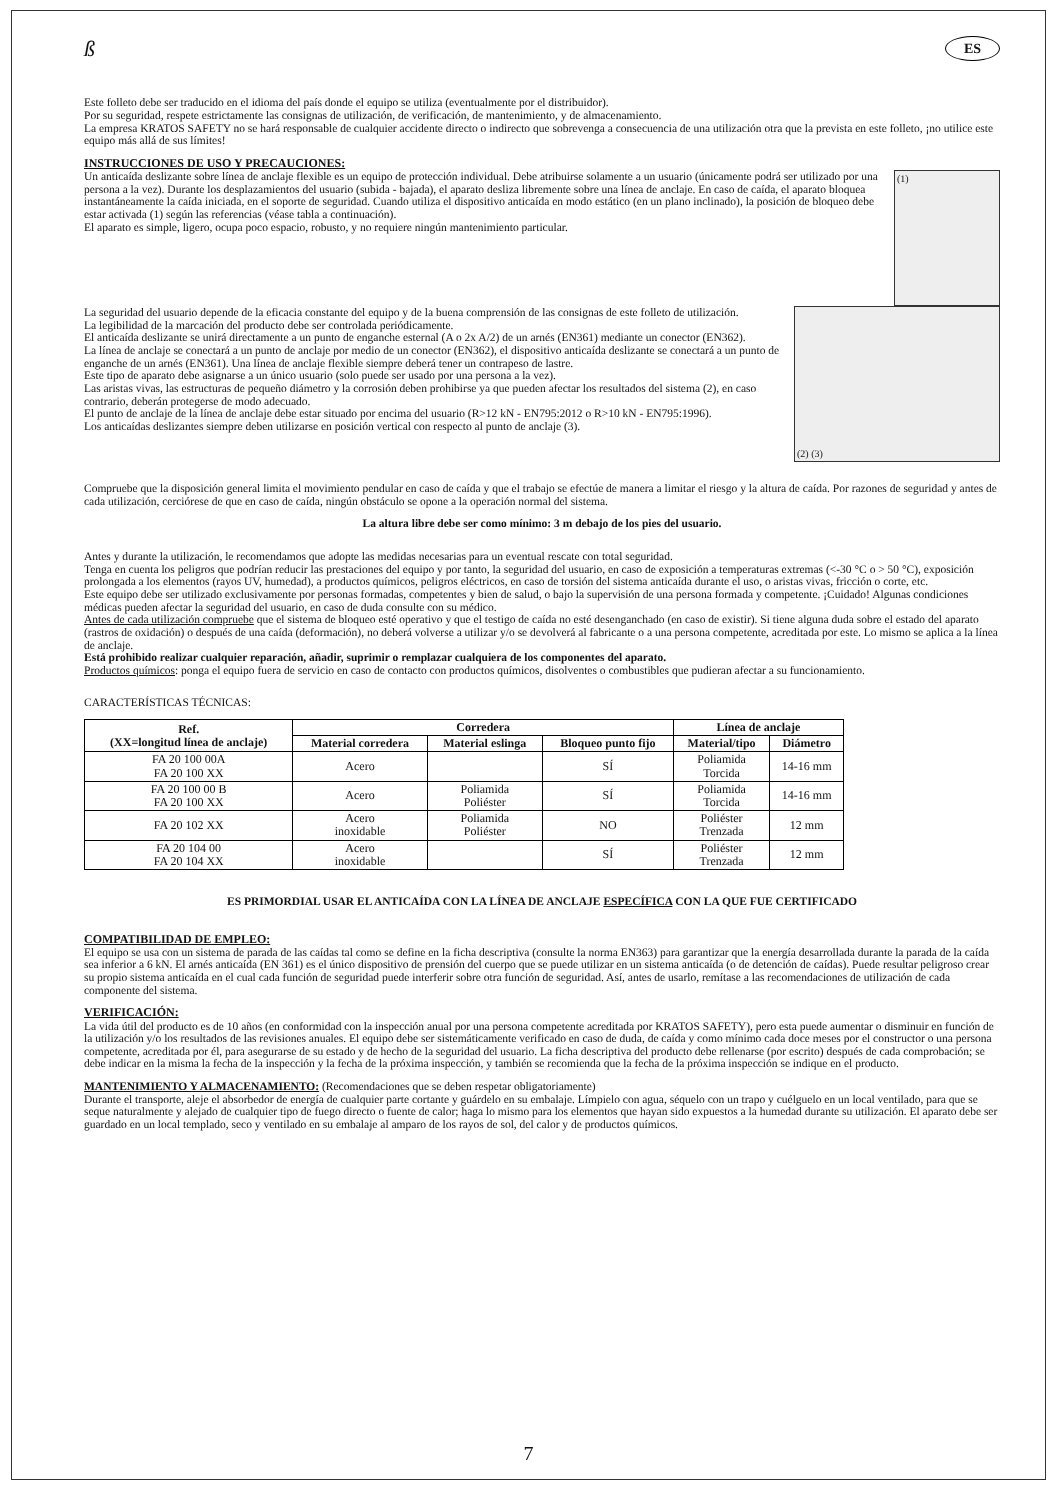ß ES
Este folleto debe ser traducido en el idioma del país donde el equipo se utiliza (eventualmente por el distribuidor).
Por su seguridad, respete estrictamente las consignas de utilización, de verificación, de mantenimiento, y de almacenamiento.
La empresa KRATOS SAFETY no se hará responsable de cualquier accidente directo o indirecto que sobrevenga a consecuencia de una utilización otra que la prevista en este folleto, ¡no utilice este equipo más allá de sus límites!
INSTRUCCIONES DE USO Y PRECAUCIONES:
Un anticaída deslizante sobre línea de anclaje flexible es un equipo de protección individual. Debe atribuirse solamente a un usuario (únicamente podrá ser utilizado por una persona a la vez). Durante los desplazamientos del usuario (subida - bajada), el aparato desliza libremente sobre una línea de anclaje. En caso de caída, el aparato bloquea instantáneamente la caída iniciada, en el soporte de seguridad. Cuando utiliza el dispositivo anticaída en modo estático (en un plano inclinado), la posición de bloqueo debe estar activada (1) según las referencias (véase tabla a continuación).
El aparato es simple, ligero, ocupa poco espacio, robusto, y no requiere ningún mantenimiento particular.
(1)
La seguridad del usuario depende de la eficacia constante del equipo y de la buena comprensión de las consignas de este folleto de utilización.
La legibilidad de la marcación del producto debe ser controlada periódicamente.
El anticaída deslizante se unirá directamente a un punto de enganche esternal (A o 2x A/2) de un arnés (EN361) mediante un conector (EN362).
La línea de anclaje se conectará a un punto de anclaje por medio de un conector (EN362), el dispositivo anticaída deslizante se conectará a un punto de enganche de un arnés (EN361). Una línea de anclaje flexible siempre deberá tener un contrapeso de lastre.
Este tipo de aparato debe asignarse a un único usuario (solo puede ser usado por una persona a la vez).
Las aristas vivas, las estructuras de pequeño diámetro y la corrosión deben prohibirse ya que pueden afectar los resultados del sistema (2), en caso contrario, deberán protegerse de modo adecuado.
El punto de anclaje de la línea de anclaje debe estar situado por encima del usuario (R>12 kN - EN795:2012 o R>10 kN - EN795:1996).
Los anticaídas deslizantes siempre deben utilizarse en posición vertical con respecto al punto de anclaje (3).
(2) (3)
Compruebe que la disposición general limita el movimiento pendular en caso de caída y que el trabajo se efectúe de manera a limitar el riesgo y la altura de caída. Por razones de seguridad y antes de cada utilización, cerciórese de que en caso de caída, ningún obstáculo se opone a la operación normal del sistema.
La altura libre debe ser como mínimo: 3 m debajo de los pies del usuario.
Antes y durante la utilización, le recomendamos que adopte las medidas necesarias para un eventual rescate con total seguridad.
Tenga en cuenta los peligros que podrían reducir las prestaciones del equipo y por tanto, la seguridad del usuario, en caso de exposición a temperaturas extremas (<-30 °C o > 50 °C), exposición prolongada a los elementos (rayos UV, humedad), a productos químicos, peligros eléctricos, en caso de torsión del sistema anticaída durante el uso, o aristas vivas, fricción o corte, etc.
Este equipo debe ser utilizado exclusivamente por personas formadas, competentes y bien de salud, o bajo la supervisión de una persona formada y competente. ¡Cuidado! Algunas condiciones médicas pueden afectar la seguridad del usuario, en caso de duda consulte con su médico.
Antes de cada utilización compruebe que el sistema de bloqueo esté operativo y que el testigo de caída no esté desenganchado (en caso de existir). Si tiene alguna duda sobre el estado del aparato (rastros de oxidación) o después de una caída (deformación), no deberá volverse a utilizar y/o se devolverá al fabricante o a una persona competente, acreditada por este. Lo mismo se aplica a la línea de anclaje.
Está prohibido realizar cualquier reparación, añadir, suprimir o remplazar cualquiera de los componentes del aparato.
Productos químicos: ponga el equipo fuera de servicio en caso de contacto con productos químicos, disolventes o combustibles que pudieran afectar a su funcionamiento.
CARACTERÍSTICAS TÉCNICAS:
| Ref. (XX=longitud línea de anclaje) | Corredera | | | Línea de anclaje | |
| --- | --- | --- | --- | --- | --- |
| | Material corredera | Material eslinga | Bloqueo punto fijo | Material/tipo | Diámetro |
| FA 20 100 00A FA 20 100 XX | Acero | | SÍ | Poliamida Torcida | 14-16 mm |
| FA 20 100 00 B FA 20 100 XX | Acero | Poliamida Poliéster | SÍ | Poliamida Torcida | 14-16 mm |
| FA 20 102 XX | Acero inoxidable | Poliamida Poliéster | NO | Poliéster Trenzada | 12 mm |
| FA 20 104 00 FA 20 104 XX | Acero inoxidable | | SÍ | Poliéster Trenzada | 12 mm |
ES PRIMORDIAL USAR EL ANTICAÍDA CON LA LÍNEA DE ANCLAJE ESPECÍFICA CON LA QUE FUE CERTIFICADO
COMPATIBILIDAD DE EMPLEO:
El equipo se usa con un sistema de parada de las caídas tal como se define en la ficha descriptiva (consulte la norma EN363) para garantizar que la energía desarrollada durante la parada de la caída sea inferior a 6 kN. El arnés anticaída (EN 361) es el único dispositivo de prensión del cuerpo que se puede utilizar en un sistema anticaída (o de detención de caídas). Puede resultar peligroso crear su propio sistema anticaída en el cual cada función de seguridad puede interferir sobre otra función de seguridad. Así, antes de usarlo, remítase a las recomendaciones de utilización de cada componente del sistema.
VERIFICACIÓN:
La vida útil del producto es de 10 años (en conformidad con la inspección anual por una persona competente acreditada por KRATOS SAFETY), pero esta puede aumentar o disminuir en función de la utilización y/o los resultados de las revisiones anuales. El equipo debe ser sistemáticamente verificado en caso de duda, de caída y como mínimo cada doce meses por el constructor o una persona competente, acreditada por él, para asegurarse de su estado y de hecho de la seguridad del usuario. La ficha descriptiva del producto debe rellenarse (por escrito) después de cada comprobación; se debe indicar en la misma la fecha de la inspección y la fecha de la próxima inspección, y también se recomienda que la fecha de la próxima inspección se indique en el producto.
MANTENIMIENTO Y ALMACENAMIENTO: (Recomendaciones que se deben respetar obligatoriamente)
Durante el transporte, aleje el absorbedor de energía de cualquier parte cortante y guárdelo en su embalaje. Límpielo con agua, séquelo con un trapo y cuélguelo en un local ventilado, para que se seque naturalmente y alejado de cualquier tipo de fuego directo o fuente de calor; haga lo mismo para los elementos que hayan sido expuestos a la humedad durante su utilización. El aparato debe ser guardado en un local templado, seco y ventilado en su embalaje al amparo de los rayos de sol, del calor y de productos químicos.
7